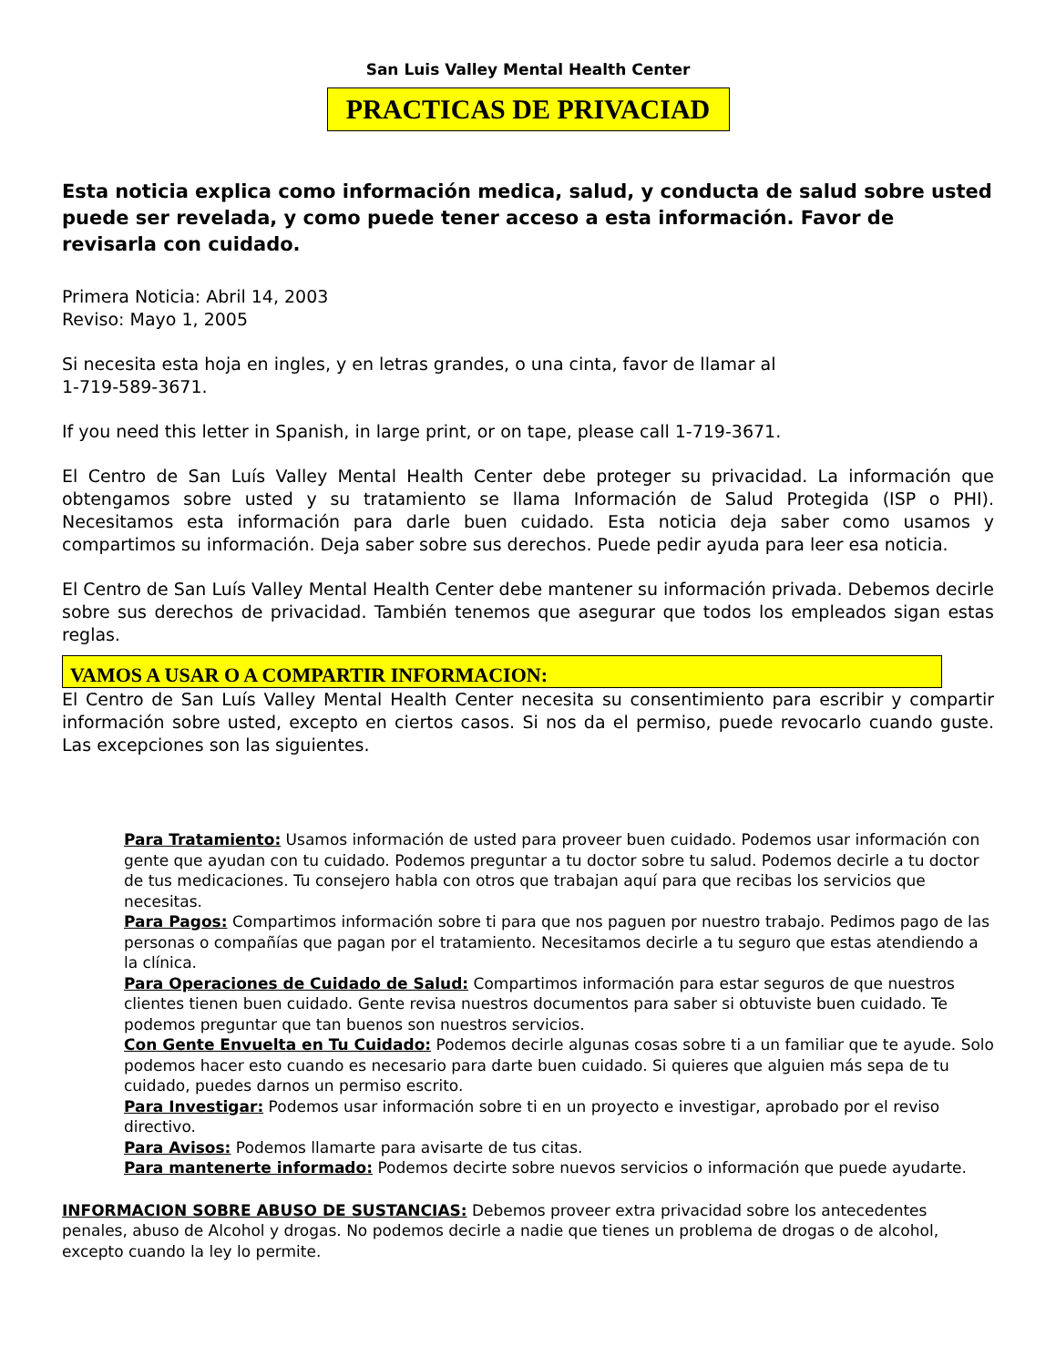San Luis Valley Mental Health Center
PRACTICAS DE PRIVACIAD
Esta noticia explica como información medica, salud, y conducta de salud sobre usted puede ser revelada, y como puede tener acceso a esta información. Favor de revisarla con cuidado.
Primera Noticia: Abril 14, 2003
Reviso: Mayo 1, 2005
Si necesita esta hoja en ingles, y en letras grandes, o una cinta, favor de llamar al
1-719-589-3671.
If you need this letter in Spanish, in large print, or on tape, please call 1-719-3671.
El Centro de San Luís Valley Mental Health Center debe proteger su privacidad. La información que obtengamos sobre usted y su tratamiento se llama Información de Salud Protegida (ISP o PHI). Necesitamos esta información para darle buen cuidado. Esta noticia deja saber como usamos y compartimos su información. Deja saber sobre sus derechos. Puede pedir ayuda para leer esa noticia.
El Centro de San Luís Valley Mental Health Center debe mantener su información privada. Debemos decirle sobre sus derechos de privacidad. También tenemos que asegurar que todos los empleados sigan estas reglas.
VAMOS A USAR O A COMPARTIR INFORMACION:
El Centro de San Luís Valley Mental Health Center necesita su consentimiento para escribir y compartir información sobre usted, excepto en ciertos casos. Si nos da el permiso, puede revocarlo cuando guste. Las excepciones son las siguientes.
Para Tratamiento: Usamos información de usted para proveer buen cuidado. Podemos usar información con gente que ayudan con tu cuidado. Podemos preguntar a tu doctor sobre tu salud. Podemos decirle a tu doctor de tus medicaciones. Tu consejero habla con otros que trabajan aquí para que recibas los servicios que necesitas.
Para Pagos: Compartimos información sobre ti para que nos paguen por nuestro trabajo. Pedimos pago de las personas o compañías que pagan por el tratamiento. Necesitamos decirle a tu seguro que estas atendiendo a la clínica.
Para Operaciones de Cuidado de Salud: Compartimos información para estar seguros de que nuestros clientes tienen buen cuidado. Gente revisa nuestros documentos para saber si obtuviste buen cuidado. Te podemos preguntar que tan buenos son nuestros servicios.
Con Gente Envuelta en Tu Cuidado: Podemos decirle algunas cosas sobre ti a un familiar que te ayude. Solo podemos hacer esto cuando es necesario para darte buen cuidado. Si quieres que alguien más sepa de tu cuidado, puedes darnos un permiso escrito.
Para Investigar: Podemos usar información sobre ti en un proyecto e investigar, aprobado por el reviso directivo.
Para Avisos: Podemos llamarte para avisarte de tus citas.
Para mantenerte informado: Podemos decirte sobre nuevos servicios o información que puede ayudarte.
INFORMACION SOBRE ABUSO DE SUSTANCIAS: Debemos proveer extra privacidad sobre los antecedentes penales, abuso de Alcohol y drogas. No podemos decirle a nadie que tienes un problema de drogas o de alcohol, excepto cuando la ley lo permite.